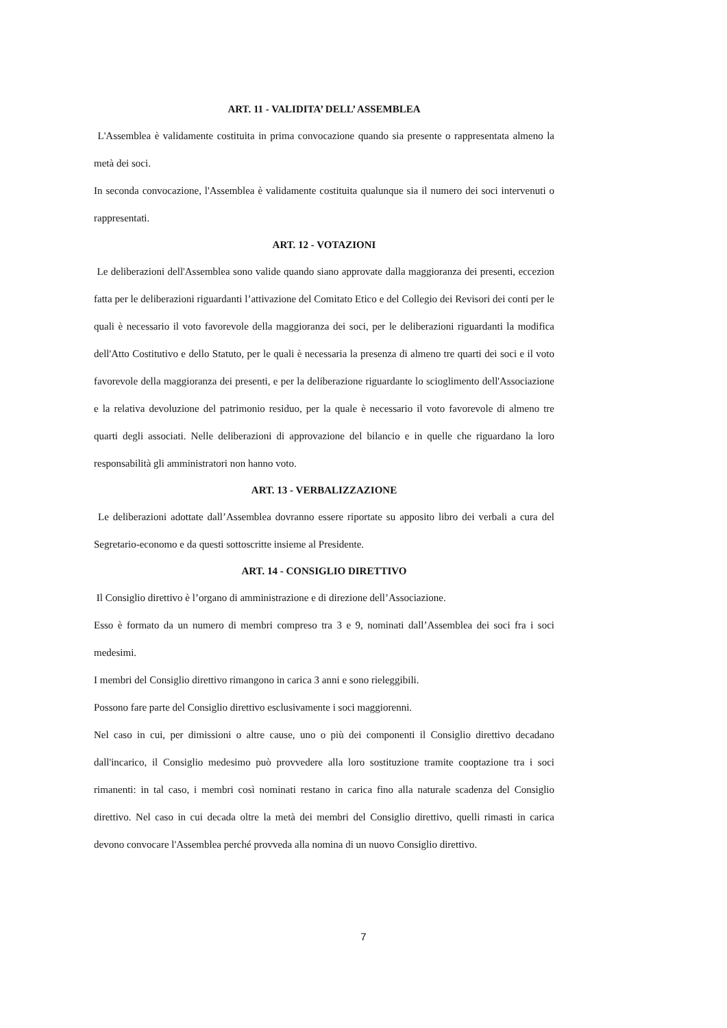ART. 11 - VALIDITA’ DELL’ ASSEMBLEA
L'Assemblea è validamente costituita in prima convocazione quando sia presente o rappresentata almeno la metà dei soci.
In seconda convocazione, l'Assemblea è validamente costituita qualunque sia il numero dei soci intervenuti o rappresentati.
ART. 12 - VOTAZIONI
Le deliberazioni dell'Assemblea sono valide quando siano approvate dalla maggioranza dei presenti, eccezion fatta per le deliberazioni riguardanti l’attivazione del Comitato Etico e del Collegio dei Revisori dei conti per le quali è necessario il voto favorevole della maggioranza dei soci, per le deliberazioni riguardanti la modifica dell'Atto Costitutivo e dello Statuto, per le quali è necessaria la presenza di almeno tre quarti dei soci e il voto favorevole della maggioranza dei presenti, e per la deliberazione riguardante lo scioglimento dell'Associazione e la relativa devoluzione del patrimonio residuo, per la quale è necessario il voto favorevole di almeno tre quarti degli associati. Nelle deliberazioni di approvazione del bilancio e in quelle che riguardano la loro responsabilità gli amministratori non hanno voto.
ART. 13 - VERBALIZZAZIONE
Le deliberazioni adottate dall’Assemblea dovranno essere riportate su apposito libro dei verbali a cura del Segretario-economo e da questi sottoscritte insieme al Presidente.
ART. 14 - CONSIGLIO DIRETTIVO
Il Consiglio direttivo è l’organo di amministrazione e di direzione dell’Associazione.
Esso è formato da un numero di membri compreso tra 3 e 9, nominati dall’Assemblea dei soci fra i soci medesimi.
I membri del Consiglio direttivo rimangono in carica 3 anni e sono rieleggibili.
Possono fare parte del Consiglio direttivo esclusivamente i soci maggiorenni.
Nel caso in cui, per dimissioni o altre cause, uno o più dei componenti il Consiglio direttivo decadano dall'incarico, il Consiglio medesimo può provvedere alla loro sostituzione tramite cooptazione tra i soci rimanenti: in tal caso, i membri così nominati restano in carica fino alla naturale scadenza del Consiglio direttivo. Nel caso in cui decada oltre la metà dei membri del Consiglio direttivo, quelli rimasti in carica devono convocare l'Assemblea perché provveda alla nomina di un nuovo Consiglio direttivo.
7